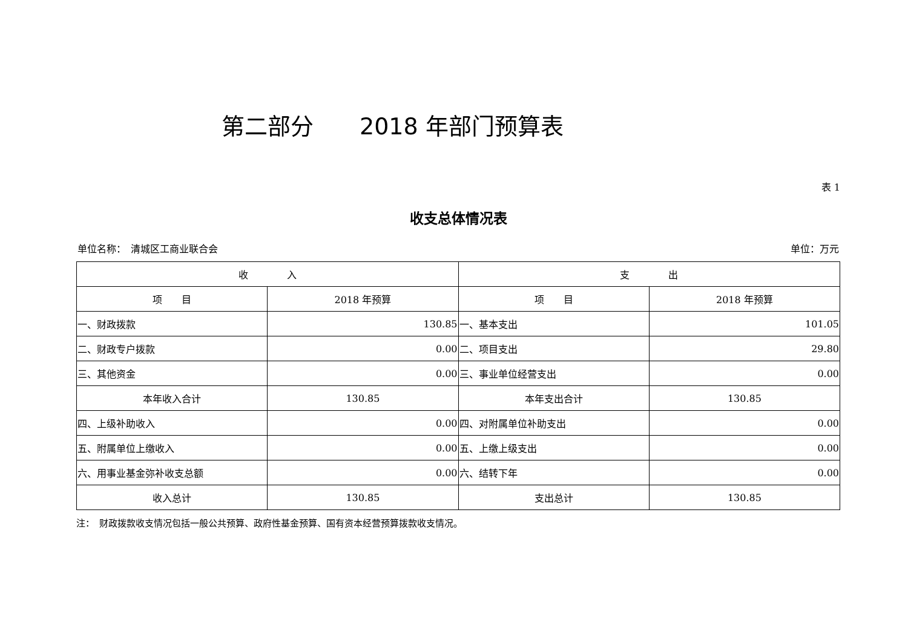第二部分　　2018 年部门预算表
表 1
收支总体情况表
单位名称：　清城区工商业联合会 单位：万元
| 收 入 | | 支 出 | |
| --- | --- | --- | --- |
| 项 目 | 2018 年预算 | 项 目 | 2018 年预算 |
| 一、财政拨款 | 130.85 | 一、基本支出 | 101.05 |
| 二、财政专户拨款 | 0.00 | 二、项目支出 | 29.80 |
| 三、其他资金 | 0.00 | 三、事业单位经营支出 | 0.00 |
| 本年收入合计 | 130.85 | 本年支出合计 | 130.85 |
| 四、上级补助收入 | 0.00 | 四、对附属单位补助支出 | 0.00 |
| 五、附属单位上缴收入 | 0.00 | 五、上缴上级支出 | 0.00 |
| 六、用事业基金弥补收支总额 | 0.00 | 六、结转下年 | 0.00 |
| 收入总计 | 130.85 | 支出总计 | 130.85 |
注：　财政拨款收支情况包括一般公共预算、政府性基金预算、国有资本经营预算拨款收支情况。